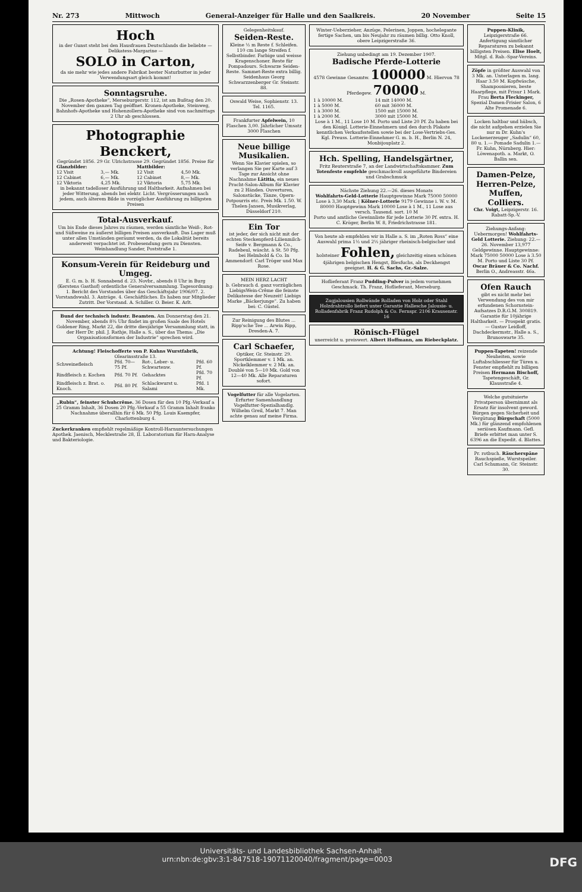Nr. 273 Mittwoch General-Anzeiger für Halle und den Saalkreis. 20 November Seite 15
Hoch
in der Gunst steht bei den Hausfrauen Deutschlands die beliebte — Delikatess-Margarine —
SOLO in Carton,
da sie mehr wie jedes andere Fabrikat bester Naturbutter in jeder Verwendungsart gleich kommt!
Sonntagsruhe.
Die „Rosen-Apotheke“, Merseburgerstr. 112, ist am Bußtag den 20. November den ganzen Tag geöffnet. Kronen-Apotheke, Steinweg, Bahnhofs-Apotheke und Hohenzollern-Apotheke sind von nachmittags 2 Uhr ab geschlossen.
Photographie Benckert,
Gegründet 1856. 29 Gr. Ulrichstrasse 29. Gegründet 1856. Preise für
| Glanzbilder: | | Mattbilder: | |
| --- | --- | --- | --- |
| 12 Visit | 3,— Mk. | 12 Visit | 4,50 Mk. |
| 12 Cabinet | 6,— Mk. | 12 Cabinet | 8,— Mk. |
| 12 Viktoria | 4,25 Mk. | 12 Viktoria | 5,75 Mk. |
in bekannt tadelloser Ausführung und Haltbarkeit. Aufnahmen bei jeder Witterung, abends bei elektr. Licht. Vergrösserungen nach jedem, auch älterem Bilde in vorzüglicher Ausführung zu billigsten Preisen
Total-Ausverkauf.
Um bis Ende dieses Jahres zu räumen, werden sämtliche Weiß-, Rot- und Süßweine zu äußerst billigen Preisen ausverkauft. Das Lager muß unter allen Umständen geräumt werden, da die Lokalität bereits anderweit verpachtet ist. Probesendung gern zu Diensten. Weinhandlung Sander, Poststraße 1.
Konsum-Verein für Reideburg und Umgeg.
E. G. m. b. H. Sonnabend d. 23. Novbr., abends 8 Uhr in Burg (Kerstens Gasthof) ordentliche Generalversammlung. Tagesordnung: 1. Bericht des Vorstandes über das Geschäftsjahr 1906/07. 2. Vorstandswahl. 3. Anträge. 4. Geschäftliches. Es haben nur Mitglieder Zutritt. Der Vorstand. A. Schiller. O. Beier. K. Arlt.
Bund der technisch industr. Beamten. Am Donnerstag den 21. November, abends 8¾ Uhr findet im großen Saale des Hotels Goldener Ring, Markt 22, die dritte diesjährige Versammlung statt, in der Herr Dr. phil. J. Rathje, Halle a. S., über das Thema: „Die Organisationsformen der Industrie“ sprechen wird.
Achtung! Fleischofferte von P. Kuhns Wurstfabrik, Olearinsstraße 13.
| Schweinefleisch | Pfd. 70—75 Pf. | Rot-, Leber- u. Schwartenw. | Pfd. 60 Pf. |
| Rindfleisch z. Kochen | Pfd. 70 Pf. | Gehacktes | Pfd. 70 Pf. |
| Rindfleisch z. Brat. o. Knoch. | Pfd. 80 Pf. | Schlackwurst u. Salami | Pfd. 1 Mk. |
„Rubin“, feinster Schuhcrême. 36 Dosen für den 10 Pfg.-Verkauf a 25 Gramm Inhalt, 36 Dosen 20 Pfg.-Verkauf a 55 Gramm Inhalt franko Nachnahme überallhin für 6 Mk. 50 Pfg. Louis Kaempfer, Charlottenburg 4.
Zuckerkranken empfiehlt regelmäßige Kontroll-Harnuntersuchungen Apothek. Jaenisch, Mecklestraße 28, II. Laboratorium für Harn-Analyse und Bakteriologie.
Gelegenheitskauf.
Seiden-Reste.
Kleine ½ m Reste f. Schleifen. 110 cm lange Streifen f. Selbstbinder. Farbige und weisse Kragenschoner. Reste für Pompadours. Schwarze Seiden-Reste. Sammet-Reste extra billig. Seidenhaus Georg Schwarzzenberger Gr. Steinstr. 88.
Oswald Weise, Sophienstr. 13. Tel. 1165.
Frankfurter Apfelwein, 10 Flaschen 3,00. Jährlicher Umsatz 3000 Flaschen
Neue billige Musikalien.
Wenn Sie Klavier spielen, so verlangen Sie per Karte auf 3 Tage zur Ansicht ohne Nachnahme Lätitia, ein neues Pracht-Salon-Album für Klavier zu 2 Händen. Ouverturen, Salonstücke, Tänze, Opern-Potpourris etc. Preis Mk. 1.50. W. Thelen-Jansen, Musikverlag, Düsseldorf 210.
Ein Tor
ist jeder, der sich nicht mit der echten Steckenpferd-Lilienmilch-Seife v. Bergmann & Co., Radebeul, wäscht. à St. 50 Pfg. bei Helmbold & Co. In Ammendorf: Carl Tröger und Max Rose.
MEIN HERZ LACHT
b. Gebrauch d. ganz vorzüglichen LiebigsWein-Crême die feinste Delikatesse der Neuzeit! Liebigs Marke „Bäckerjunge“. Zu haben bei: C. Güstel.
Zur Reinigung des Blutes ... Ripp'sche Tee ... Arwin Ripp, Dresden-A. 7.
Carl Schaefer,
Optiker, Gr. Steinstr. 29. Sportklemmer v. 1 Mk. an. Nickelklemmer v. 2 Mk. an. Doublé von 5—10 Mk. Gold von 12—40 Mk. Alle Reparaturen sofort.
Vogelfutter für alle Vogelarten. Erfurter Samenhandlung Vogelfutter-Spezialhandlg. Wilhelm Greil, Markt 7. Man achte genau auf meine Firma.
Winter-Ueberzieher, Anzüge, Pelerinen, Joppen, hochelegante fertige Sachen, um bis Neujahr zu räumen billig. Otto Knoll, obere Leipzigerstraße 36.
Ziehung unbedingt am 19. Dezember 1907.
Badische Pferde-Lotterie
4578 Gewinne Gesamtw. 100000 M. Hiervon 78 Pferdegew. 70000 M.
| 1 à 10000 M. | 14 mit 14000 M. |
| 1 à 5000 M. | 60 mit 36000 M. |
| 1 à 3000 M. | 1500 mit 15000 M. |
| 1 à 2000 M. | 3000 mit 15000 M. |
Lose à 1 M., 11 Lose 10 M. Porto und Liste 20 Pf. Zu haben bei den Königl. Lotterie-Einnehmern und den durch Plakate kenntlichen Verkaufsstellen sowie bei der Lose-Vertriebs-Ges. Kgl. Preuss. Lotterie-Einnehmer G. m. b. H., Berlin N. 24, Monbijouplatz 2.
Hch. Spelling, Handelsgärtner,
Fritz Reuterstraße 7, an der Landwirtschaftskammer. Zum Totenfeste empfehle geschmackvoll ausgeführte Bindereien und Grabschmuck
Nächste Ziehung 22.—26. dieses Monats
Wohlfahrts-Geld-Lotterie Hauptgewinne Mark 75000 50000 Lose à 3,30 Mark. | Kölner-Lotterie 9179 Gewinne i. W. v. M. 80000 Hauptgewinn Mark 10000 Lose à 1 M., 11 Lose aus versch. Tausend. sort. 10 M
Porto und amtliche Gewinnliste für jede Lotterie 30 Pf. extra. H. C. Kröger, Berlin W. 8, Friedrichstrasse 181.
Von heute ab empfehlen wir in Halle a. S. im „Roten Ross“ eine Auswahl prima 1½ und 2½ jähriger rheinisch-belgischer und holsteiner Fohlen, gleichzeitig einen schönen 4jährigen belgischen Hengst, Blesfuchs, als Deckhengst geeignet. H. & G. Sachs, Gr.-Salze.
Hoflieferant Franz Pudding-Pulver in jedem vornehmen Geschmack. Th. Franz, Hoflieferant, Merseburg.
Zugjalousien Rollwände Rolladen von Holz oder Stahl Holzdrahtrollo liefert unter Garantie Hallesche Jalousie- u. Rolladenfabrik Franz Rudolph & Co. Fernspr. 2106 Krausenstr. 16
Rönisch-Flügel
unerreicht u. preiswert. Albert Hoffmann, am Riebeckplatz.
Puppen-Klinik, Leipzigerstraße 66. Anfertigung sämtlicher Reparaturen zu bekannt billigsten Preisen. Elise Hoelt, Mitgl. d. Rab.-Spar-Vereins.
Zöpfe in größter Auswahl von 3 Mk. an. Unterlagen m. lang. Haar 3.50 M. Kopfwäsche, Shampoonieren, beste Haarpflege, mit Frisur 1 Mark. Frau Berta Fleckinger, Spezial Damen-Frisier Salon, 6 Alte Promenade 6.
Locken haltbar und hübsch, die nicht aufgehen erzielen Sie nur m Dr. Kuhn's Lockenerzeuger „Sadulin“ 60, 80 u. 1.— Pomade Sadulin 1.— Fr. Kuhn, Nürnberg. Hier: Löwenapoth. a. Markt, O. Ballin sen.
Damen-Pelze, Herren-Pelze, Muffen, Colliers.
Chr. Voigt, Leipzigerstr. 16. Rabatt-Sp.-V.
Ziehungs-Anfang: Uebermorgen! Wohlfahrts-Geld Lotterie. Ziehung: 22.—26. November 13,977 Geldgewinne. Hauptgewinne: Mark 75000 50000 Lose à 3.50 M. Porto und Liste 30 Pf. Oscar Bräuer & Co. Nachf. Berlin O., Andreasstr. 46a.
Ofen Rauch
gibt es nicht mehr bei Verwendung des von mir erfundenen Schornstein-Aufsatzes D.R.G.M. 300819. Garantie für 10jährige Haltbarkeit. — Prospekt gratis. — Gustav Leidloff, Dachdeckermstr., Halle a. S., Brunoswarte 35.
Puppen-Tapeten! reizende Neuheiten, sowie Luftabschliesser für Türen u. Fenster empfiehlt zu billigen Preisen Hermann Bischoff, Tapetengeschäft, Gr. Klausstraße 4.
Welche gutsituierte Privatperson übernimmt als Ersatz für insolvent geword. Bürgen gegen Sicherheit und Vergütung Bürgschaft (5000 Mk.) für glänzend empfohlenen seriösen Kaufmann. Gefl. Briefe erbittet man unter S. 6396 an die Expedit. d. Blattes.
Pr. rotbuch. Räucherspäne Rauchspieße, Wurstspeiler. Carl Schumann, Gr. Steinstr. 30.
Universitäts- und Landesbibliothek Sachsen-Anhalt
urn:nbn:de:gbv:3:1-847518-19071120040/fragment/page=0003 DFG